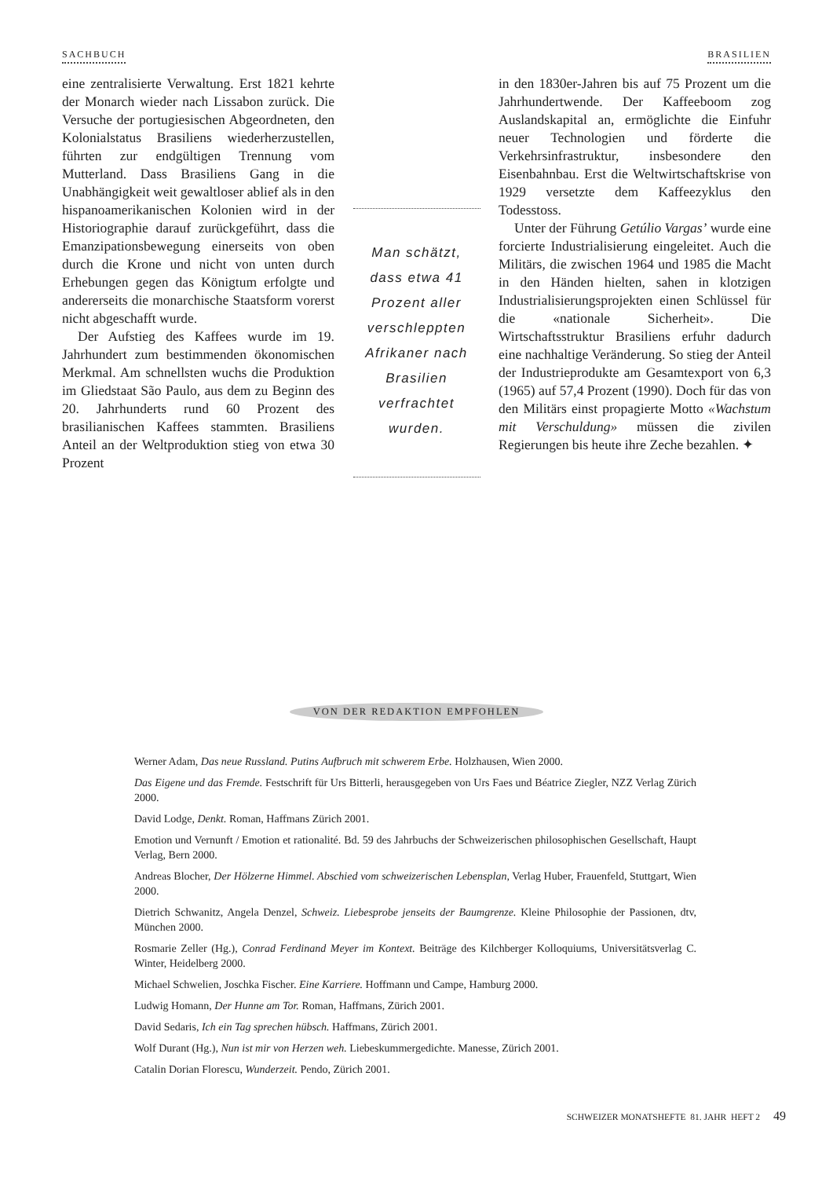SACHBUCH BRASILIEN
eine zentralisierte Verwaltung. Erst 1821 kehrte der Monarch wieder nach Lissabon zurück. Die Versuche der portugiesischen Abgeordneten, den Kolonialstatus Brasiliens wiederherzustellen, führten zur endgültigen Trennung vom Mutterland. Dass Brasiliens Gang in die Unabhängigkeit weit gewaltloser ablief als in den hispanoamerikanischen Kolonien wird in der Historiographie darauf zurückgeführt, dass die Emanzipationsbewegung einerseits von oben durch die Krone und nicht von unten durch Erhebungen gegen das Königtum erfolgte und andererseits die monarchische Staatsform vorerst nicht abgeschafft wurde.
Der Aufstieg des Kaffees wurde im 19. Jahrhundert zum bestimmenden ökonomischen Merkmal. Am schnellsten wuchs die Produktion im Gliedstaat São Paulo, aus dem zu Beginn des 20. Jahrhunderts rund 60 Prozent des brasilianischen Kaffees stammten. Brasiliens Anteil an der Weltproduktion stieg von etwa 30 Prozent
Man schätzt, dass etwa 41 Prozent aller verschleppten Afrikaner nach Brasilien verfrachtet wurden.
in den 1830er-Jahren bis auf 75 Prozent um die Jahrhundertwende. Der Kaffeeboom zog Auslandskapital an, ermöglichte die Einfuhr neuer Technologien und förderte die Verkehrsinfrastruktur, insbesondere den Eisenbahnbau. Erst die Weltwirtschaftskrise von 1929 versetzte dem Kaffeezyklus den Todesstoss.
Unter der Führung Getúlio Vargas’ wurde eine forcierte Industrialisierung eingeleitet. Auch die Militärs, die zwischen 1964 und 1985 die Macht in den Händen hielten, sahen in klotzigen Industrialisierungsprojekten einen Schlüssel für die «nationale Sicherheit». Die Wirtschaftsstruktur Brasiliens erfuhr dadurch eine nachhaltige Veränderung. So stieg der Anteil der Industrieprodukte am Gesamtexport von 6,3 (1965) auf 57,4 Prozent (1990). Doch für das von den Militärs einst propagierte Motto «Wachstum mit Verschuldung» müssen die zivilen Regierungen bis heute ihre Zeche bezahlen. ✦
VON DER REDAKTION EMPFOHLEN
Werner Adam, Das neue Russland. Putins Aufbruch mit schwerem Erbe. Holzhausen, Wien 2000.
Das Eigene und das Fremde. Festschrift für Urs Bitterli, herausgegeben von Urs Faes und Béatrice Ziegler, NZZ Verlag Zürich 2000.
David Lodge, Denkt. Roman, Haffmans Zürich 2001.
Emotion und Vernunft / Emotion et rationalité. Bd. 59 des Jahrbuchs der Schweizerischen philosophischen Gesellschaft, Haupt Verlag, Bern 2000.
Andreas Blocher, Der Hölzerne Himmel. Abschied vom schweizerischen Lebensplan, Verlag Huber, Frauenfeld, Stuttgart, Wien 2000.
Dietrich Schwanitz, Angela Denzel, Schweiz. Liebesprobe jenseits der Baumgrenze. Kleine Philosophie der Passionen, dtv, München 2000.
Rosmarie Zeller (Hg.), Conrad Ferdinand Meyer im Kontext. Beiträge des Kilchberger Kolloquiums, Universitätsverlag C. Winter, Heidelberg 2000.
Michael Schwelien, Joschka Fischer. Eine Karriere. Hoffmann und Campe, Hamburg 2000.
Ludwig Homann, Der Hunne am Tor. Roman, Haffmans, Zürich 2001.
David Sedaris, Ich ein Tag sprechen hübsch. Haffmans, Zürich 2001.
Wolf Durant (Hg.), Nun ist mir von Herzen weh. Liebeskummergedichte. Manesse, Zürich 2001.
Catalin Dorian Florescu, Wunderzeit. Pendo, Zürich 2001.
SCHWEIZER MONATSHEFTE 81. JAHR HEFT 2 49